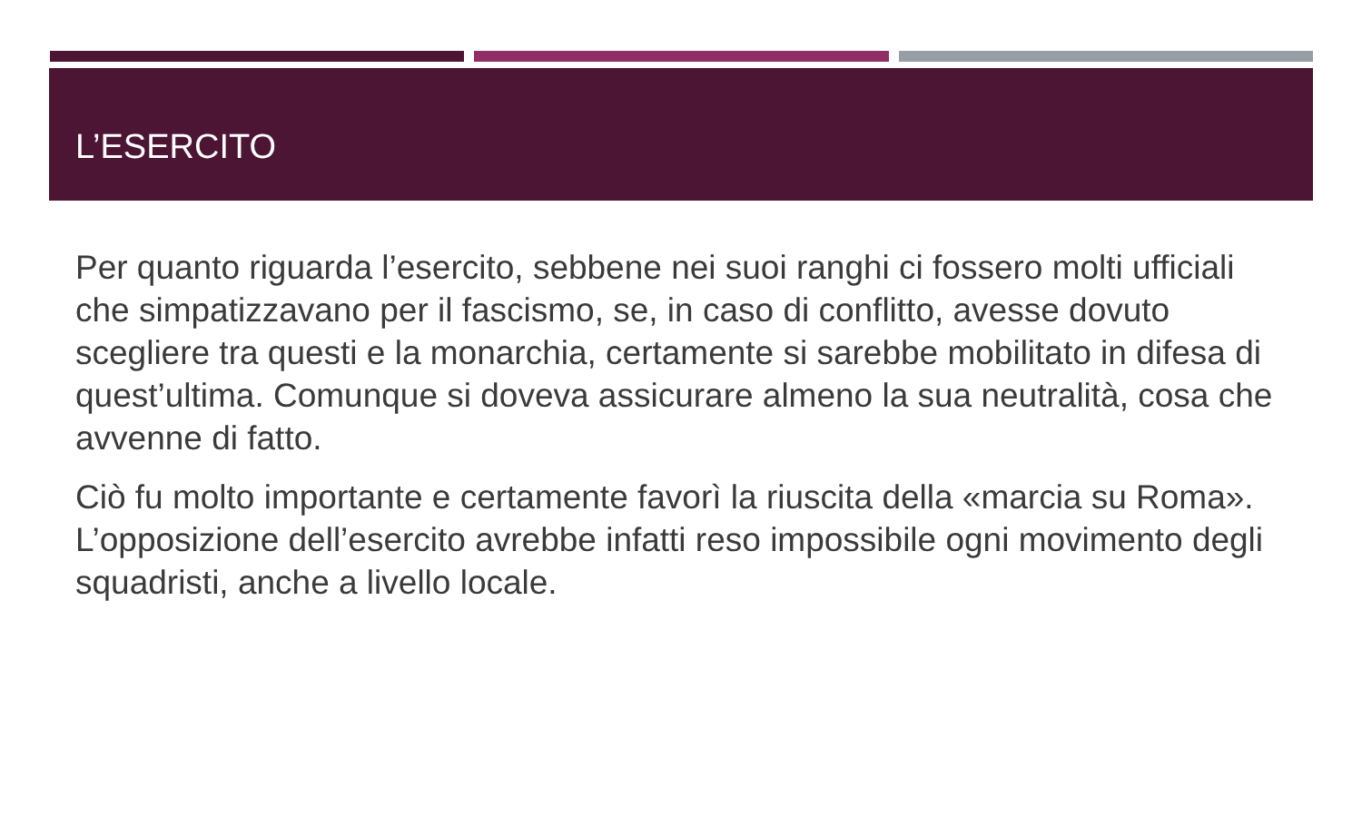L’ESERCITO
Per quanto riguarda l’esercito, sebbene nei suoi ranghi ci fossero molti ufficiali che simpatizzavano per il fascismo, se, in caso di conflitto, avesse dovuto scegliere tra questi e la monarchia, certamente si sarebbe mobilitato in difesa di quest’ultima. Comunque si doveva assicurare almeno la sua neutralità, cosa che avvenne di fatto.
Ciò fu molto importante e certamente favorì la riuscita della «marcia su Roma». L’opposizione dell’esercito avrebbe infatti reso impossibile ogni movimento degli squadristi, anche a livello locale.